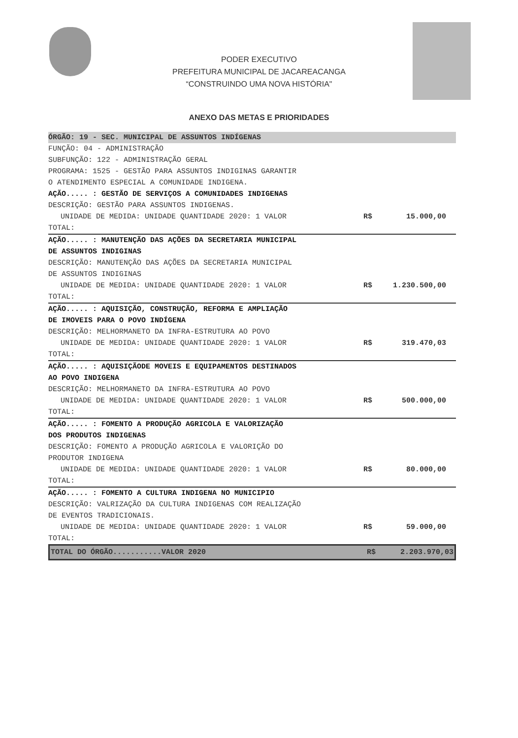PODER EXECUTIVO
PREFEITURA MUNICIPAL DE JACAREACANGA
“CONSTRUINDO UMA NOVA HISTÓRIA"
ANEXO DAS METAS E PRIORIDADES
ÓRGÃO: 19 - SEC. MUNICIPAL DE ASSUNTOS INDÍGENAS
FUNÇÃO: 04 - ADMINISTRAÇÃO
SUBFUNÇÃO: 122 - ADMINISTRAÇÃO GERAL
PROGRAMA: 1525 - GESTÃO PARA ASSUNTOS INDIGINAS GARANTIR
O ATENDIMENTO ESPECIAL A COMUNIDADE INDIGENA.
AÇÃO..... : GESTÃO DE SERVIÇOS A COMUNIDADES INDIGENAS
DESCRIÇÃO: GESTÃO PARA ASSUNTOS INDIGENAS.
UNIDADE DE MEDIDA: UNIDADE QUANTIDADE 2020: 1 VALOR R$ 15.000,00
TOTAL:
AÇÃO..... : MANUTENÇÃO DAS AÇÕES DA SECRETARIA MUNICIPAL
DE ASSUNTOS INDIGINAS
DESCRIÇÃO: MANUTENÇÃO DAS AÇÕES DA SECRETARIA MUNICIPAL
DE ASSUNTOS INDIGINAS
UNIDADE DE MEDIDA: UNIDADE QUANTIDADE 2020: 1 VALOR R$ 1.230.500,00
TOTAL:
AÇÃO..... : AQUISIÇÃO, CONSTRUÇÃO, REFORMA E AMPLIAÇÃO
DE IMOVEIS PARA O POVO INDÍGENA
DESCRIÇÃO: MELHORMANETO DA INFRA-ESTRUTURA AO POVO
UNIDADE DE MEDIDA: UNIDADE QUANTIDADE 2020: 1 VALOR R$ 319.470,03
TOTAL:
AÇÃO..... : AQUISIÇÃODE MOVEIS E EQUIPAMENTOS DESTINADOS
AO POVO INDIGENA
DESCRIÇÃO: MELHORMANETO DA INFRA-ESTRUTURA AO POVO
UNIDADE DE MEDIDA: UNIDADE QUANTIDADE 2020: 1 VALOR R$ 500.000,00
TOTAL:
AÇÃO..... : FOMENTO A PRODUÇÃO AGRICOLA E VALORIZAÇÃO
DOS PRODUTOS INDIGENAS
DESCRIÇÃO: FOMENTO A PRODUÇÃO AGRICOLA E VALORIÇÃO DO
PRODUTOR INDIGENA
UNIDADE DE MEDIDA: UNIDADE QUANTIDADE 2020: 1 VALOR R$ 80.000,00
TOTAL:
AÇÃO..... : FOMENTO A CULTURA INDIGENA NO MUNICIPIO
DESCRIÇÃO: VALRIZAÇÃO DA CULTURA INDIGENAS COM REALIZAÇÃO
DE EVENTOS TRADICIONAIS.
UNIDADE DE MEDIDA: UNIDADE QUANTIDADE 2020: 1 VALOR R$ 59.000,00
TOTAL:
TOTAL DO ÓRGÃO...........VALOR 2020 R$ 2.203.970,03